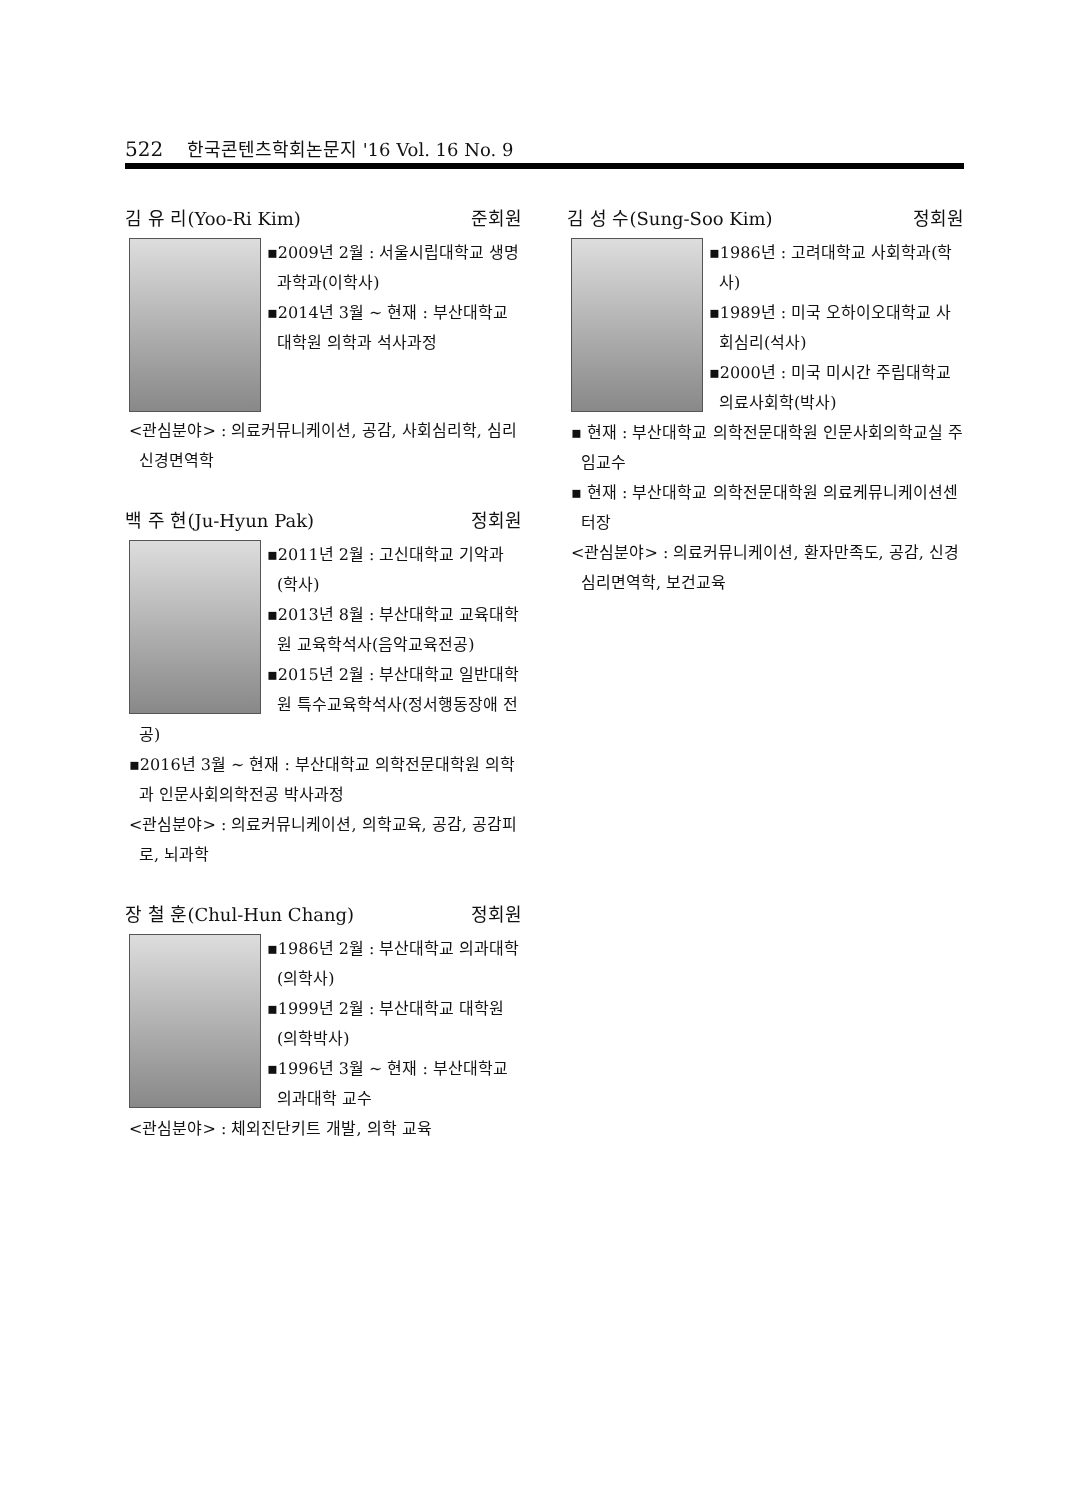522 한국콘텐츠학회논문지 '16 Vol. 16 No. 9
김 유 리(Yoo-Ri Kim) 준회원
▪2009년 2월 : 서울시립대학교 생명과학과(이학사)
▪2014년 3월 ~ 현재 : 부산대학교 대학원 의학과 석사과정
<관심분야> : 의료커뮤니케이션, 공감, 사회심리학, 심리신경면역학
백 주 현(Ju-Hyun Pak) 정회원
▪2011년 2월 : 고신대학교 기악과(학사)
▪2013년 8월 : 부산대학교 교육대학원 교육학석사(음악교육전공)
▪2015년 2월 : 부산대학교 일반대학원 특수교육학석사(정서행동장애 전공)
▪2016년 3월 ~ 현재 : 부산대학교 의학전문대학원 의학과 인문사회의학전공 박사과정
<관심분야> : 의료커뮤니케이션, 의학교육, 공감, 공감피로, 뇌과학
장 철 훈(Chul-Hun Chang) 정회원
▪1986년 2월 : 부산대학교 의과대학(의학사)
▪1999년 2월 : 부산대학교 대학원(의학박사)
▪1996년 3월 ~ 현재 : 부산대학교 의과대학 교수
<관심분야> : 체외진단키트 개발, 의학 교육
김 성 수(Sung-Soo Kim) 정회원
▪1986년 : 고려대학교 사회학과(학사)
▪1989년 : 미국 오하이오대학교 사회심리(석사)
▪2000년 : 미국 미시간 주립대학교 의료사회학(박사)
▪ 현재 : 부산대학교 의학전문대학원 인문사회의학교실 주임교수
▪ 현재 : 부산대학교 의학전문대학원 의료케뮤니케이션센터장
<관심분야> : 의료커뮤니케이션, 환자만족도, 공감, 신경심리면역학, 보건교육